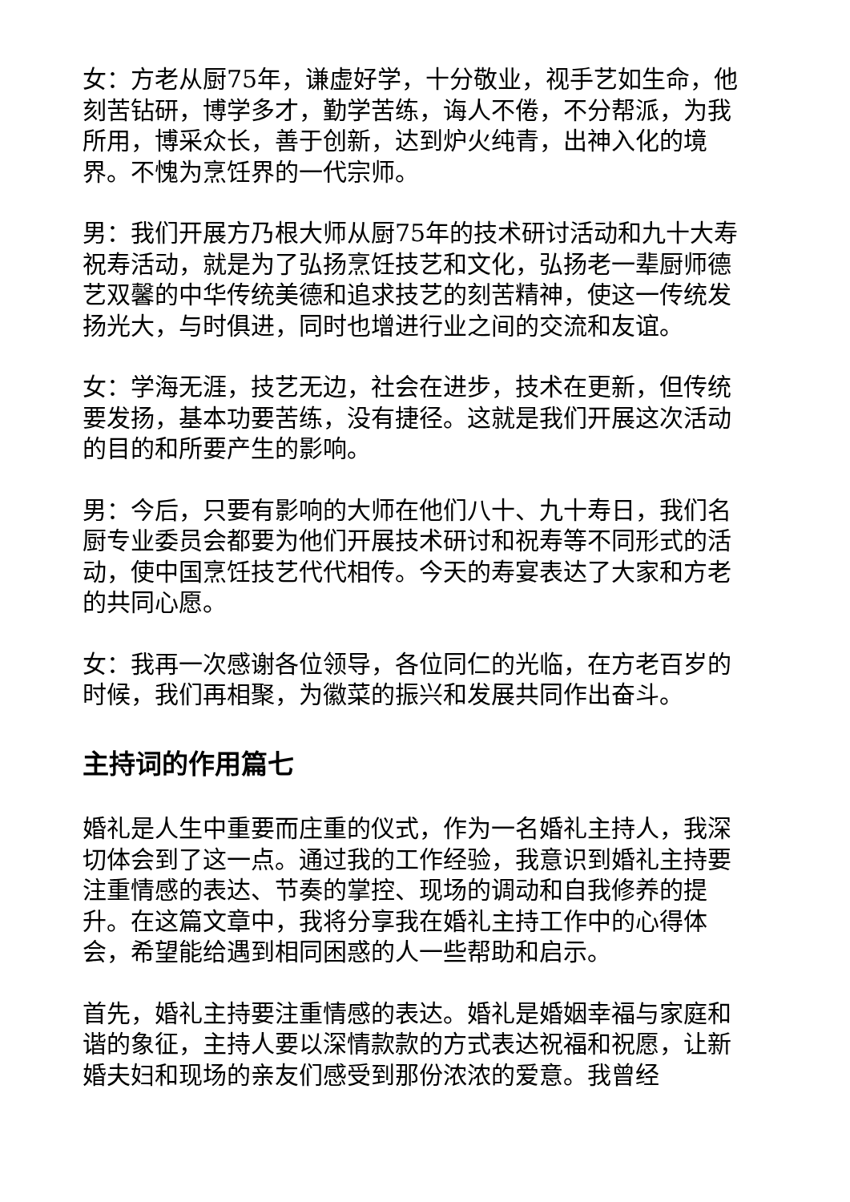女：方老从厨75年，谦虚好学，十分敬业，视手艺如生命，他刻苦钻研，博学多才，勤学苦练，诲人不倦，不分帮派，为我所用，博采众长，善于创新，达到炉火纯青，出神入化的境界。不愧为烹饪界的一代宗师。
男：我们开展方乃根大师从厨75年的技术研讨活动和九十大寿祝寿活动，就是为了弘扬烹饪技艺和文化，弘扬老一辈厨师德艺双馨的中华传统美德和追求技艺的刻苦精神，使这一传统发扬光大，与时俱进，同时也增进行业之间的交流和友谊。
女：学海无涯，技艺无边，社会在进步，技术在更新，但传统要发扬，基本功要苦练，没有捷径。这就是我们开展这次活动的目的和所要产生的影响。
男：今后，只要有影响的大师在他们八十、九十寿日，我们名厨专业委员会都要为他们开展技术研讨和祝寿等不同形式的活动，使中国烹饪技艺代代相传。今天的寿宴表达了大家和方老的共同心愿。
女：我再一次感谢各位领导，各位同仁的光临，在方老百岁的时候，我们再相聚，为徽菜的振兴和发展共同作出奋斗。
主持词的作用篇七
婚礼是人生中重要而庄重的仪式，作为一名婚礼主持人，我深切体会到了这一点。通过我的工作经验，我意识到婚礼主持要注重情感的表达、节奏的掌控、现场的调动和自我修养的提升。在这篇文章中，我将分享我在婚礼主持工作中的心得体会，希望能给遇到相同困惑的人一些帮助和启示。
首先，婚礼主持要注重情感的表达。婚礼是婚姻幸福与家庭和谐的象征，主持人要以深情款款的方式表达祝福和祝愿，让新婚夫妇和现场的亲友们感受到那份浓浓的爱意。我曾经